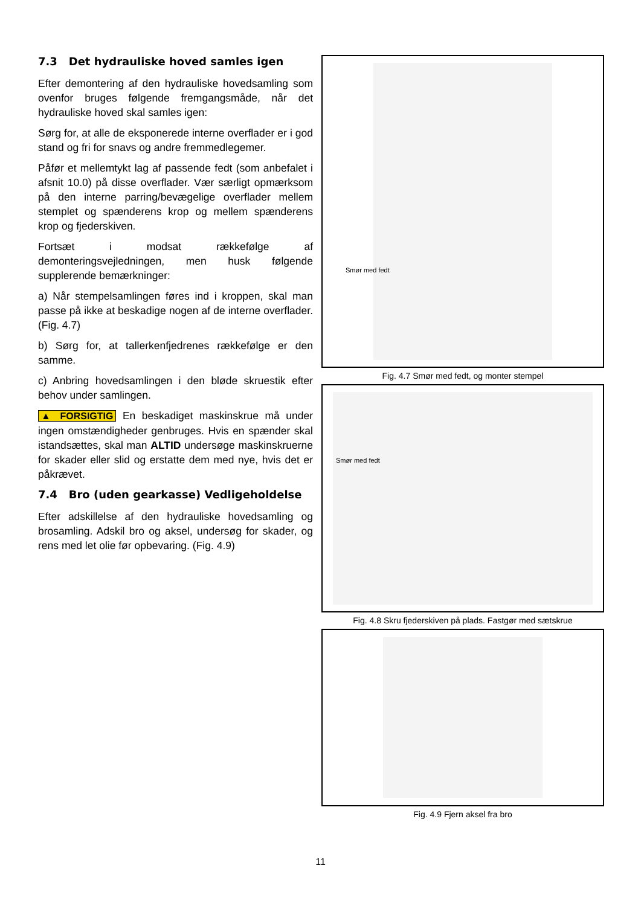7.3 Det hydrauliske hoved samles igen
Efter demontering af den hydrauliske hovedsamling som ovenfor bruges følgende fremgangsmåde, når det hydrauliske hoved skal samles igen:
Sørg for, at alle de eksponerede interne overflader er i god stand og fri for snavs og andre fremmedlegemer.
Påfør et mellemtykt lag af passende fedt (som anbefalet i afsnit 10.0) på disse overflader. Vær særligt opmærksom på den interne parring/bevægelige overflader mellem stemplet og spænderens krop og mellem spænderens krop og fjederskiven.
Fortsæt i modsat rækkefølge af demonteringsvejledningen, men husk følgende supplerende bemærkninger:
a) Når stempelsamlingen føres ind i kroppen, skal man passe på ikke at beskadige nogen af de interne overflader. (Fig. 4.7)
b) Sørg for, at tallerkenfjedrenes rækkefølge er den samme.
c) Anbring hovedsamlingen i den bløde skruestik efter behov under samlingen.
▲ FORSIGTIG En beskadiget maskinskrue må under ingen omstændigheder genbruges. Hvis en spænder skal istandsættes, skal man ALTID undersøge maskinskruerne for skader eller slid og erstatte dem med nye, hvis det er påkrævet.
7.4 Bro (uden gearkasse) Vedligeholdelse
Efter adskillelse af den hydrauliske hovedsamling og brosamling. Adskil bro og aksel, undersøg for skader, og rens med let olie før opbevaring. (Fig. 4.9)
Smør med fedt
Fig. 4.7 Smør med fedt, og monter stempel
Smør med fedt
Fig. 4.8 Skru fjederskiven på plads. Fastgør med sætskrue
Fig. 4.9 Fjern aksel fra bro
11